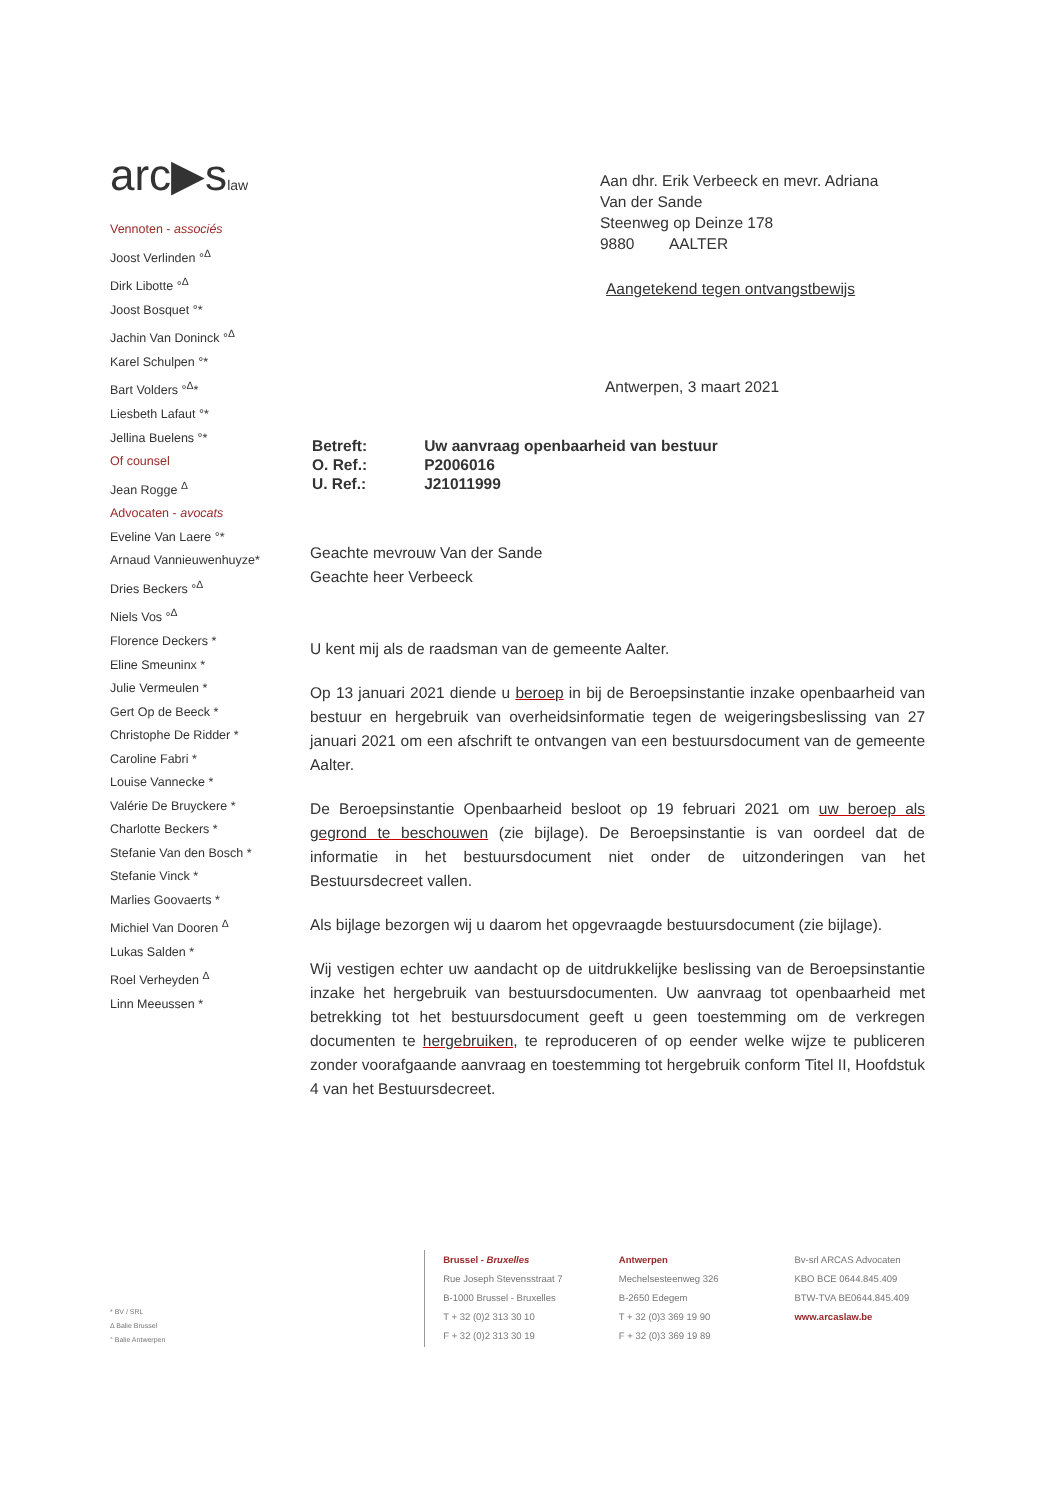arc▶slaw
Vennoten - associés
Joost Verlinden °<sup>Δ</sup>
Dirk Libotte °<sup>Δ</sup>
Joost Bosquet °*
Jachin Van Doninck °<sup>Δ</sup>
Karel Schulpen °*
Bart Volders °<sup>Δ</sup>*
Liesbeth Lafaut °*
Jellina Buelens °*
Of counsel
Jean Rogge <sup>Δ</sup>
Advocaten - avocats
Eveline Van Laere °*
Arnaud Vannieuwenhuyze*
Dries Beckers °<sup>Δ</sup>
Niels Vos °<sup>Δ</sup>
Florence Deckers *
Eline Smeuninx *
Julie Vermeulen *
Gert Op de Beeck *
Christophe De Ridder *
Caroline Fabri *
Louise Vannecke *
Valérie De Bruyckere *
Charlotte Beckers *
Stefanie Van den Bosch *
Stefanie Vinck *
Marlies Goovaerts *
Michiel Van Dooren <sup>Δ</sup>
Lukas Salden *
Roel Verheyden <sup>Δ</sup>
Linn Meeussen *
Aan dhr. Erik Verbeeck en mevr. Adriana
Van der Sande
Steenweg op Deinze 178
9880 AALTER
Aangetekend tegen ontvangstbewijs
Antwerpen, 3 maart 2021
| Betreft: | Uw aanvraag openbaarheid van bestuur |
| O. Ref.: | P2006016 |
| U. Ref.: | J21011999 |
Geachte mevrouw Van der Sande
Geachte heer Verbeeck
U kent mij als de raadsman van de gemeente Aalter.
Op 13 januari 2021 diende u beroep in bij de Beroepsinstantie inzake openbaarheid van bestuur en hergebruik van overheidsinformatie tegen de weigeringsbeslissing van 27 januari 2021 om een afschrift te ontvangen van een bestuursdocument van de gemeente Aalter.
De Beroepsinstantie Openbaarheid besloot op 19 februari 2021 om uw beroep als gegrond te beschouwen (zie bijlage). De Beroepsinstantie is van oordeel dat de informatie in het bestuursdocument niet onder de uitzonderingen van het Bestuursdecreet vallen.
Als bijlage bezorgen wij u daarom het opgevraagde bestuursdocument (zie bijlage).
Wij vestigen echter uw aandacht op de uitdrukkelijke beslissing van de Beroepsinstantie inzake het hergebruik van bestuursdocumenten. Uw aanvraag tot openbaarheid met betrekking tot het bestuursdocument geeft u geen toestemming om de verkregen documenten te hergebruiken, te reproduceren of op eender welke wijze te publiceren zonder voorafgaande aanvraag en toestemming tot hergebruik conform Titel II, Hoofdstuk 4 van het Bestuursdecreet.
* BV / SRL
Δ Balie Brussel
° Balie Antwerpen
Brussel - Bruxelles
Rue Joseph Stevensstraat 7
B-1000 Brussel - Bruxelles
T + 32 (0)2 313 30 10
F + 32 (0)2 313 30 19
Antwerpen
Mechelsesteenweg 326
B-2650 Edegem
T + 32 (0)3 369 19 90
F + 32 (0)3 369 19 89
Bv-srl ARCAS Advocaten
KBO BCE 0644.845.409
BTW-TVA BE0644.845.409
www.arcaslaw.be